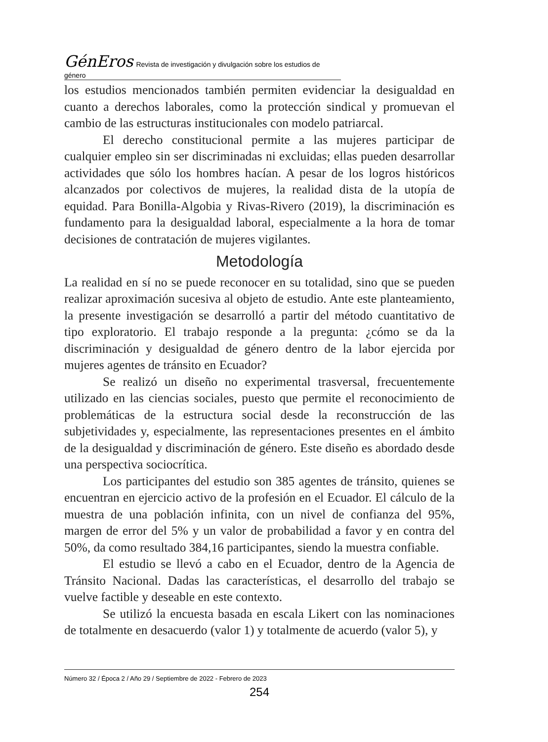GénEros Revista de investigación y divulgación sobre los estudios de género
los estudios mencionados también permiten evidenciar la desigualdad en cuanto a derechos laborales, como la protección sindical y promuevan el cambio de las estructuras institucionales con modelo patriarcal.
El derecho constitucional permite a las mujeres participar de cualquier empleo sin ser discriminadas ni excluidas; ellas pueden desarrollar actividades que sólo los hombres hacían. A pesar de los logros históricos alcanzados por colectivos de mujeres, la realidad dista de la utopía de equidad. Para Bonilla-Algobia y Rivas-Rivero (2019), la discriminación es fundamento para la desigualdad laboral, especialmente a la hora de tomar decisiones de contratación de mujeres vigilantes.
Metodología
La realidad en sí no se puede reconocer en su totalidad, sino que se pueden realizar aproximación sucesiva al objeto de estudio. Ante este planteamiento, la presente investigación se desarrolló a partir del método cuantitativo de tipo exploratorio. El trabajo responde a la pregunta: ¿cómo se da la discriminación y desigualdad de género dentro de la labor ejercida por mujeres agentes de tránsito en Ecuador?
Se realizó un diseño no experimental trasversal, frecuentemente utilizado en las ciencias sociales, puesto que permite el reconocimiento de problemáticas de la estructura social desde la reconstrucción de las subjetividades y, especialmente, las representaciones presentes en el ámbito de la desigualdad y discriminación de género. Este diseño es abordado desde una perspectiva sociocrítica.
Los participantes del estudio son 385 agentes de tránsito, quienes se encuentran en ejercicio activo de la profesión en el Ecuador. El cálculo de la muestra de una población infinita, con un nivel de confianza del 95%, margen de error del 5% y un valor de probabilidad a favor y en contra del 50%, da como resultado 384,16 participantes, siendo la muestra confiable.
El estudio se llevó a cabo en el Ecuador, dentro de la Agencia de Tránsito Nacional. Dadas las características, el desarrollo del trabajo se vuelve factible y deseable en este contexto.
Se utilizó la encuesta basada en escala Likert con las nominaciones de totalmente en desacuerdo (valor 1) y totalmente de acuerdo (valor 5), y
Número 32 / Época 2 / Año 29 / Septiembre de 2022 - Febrero de 2023
254